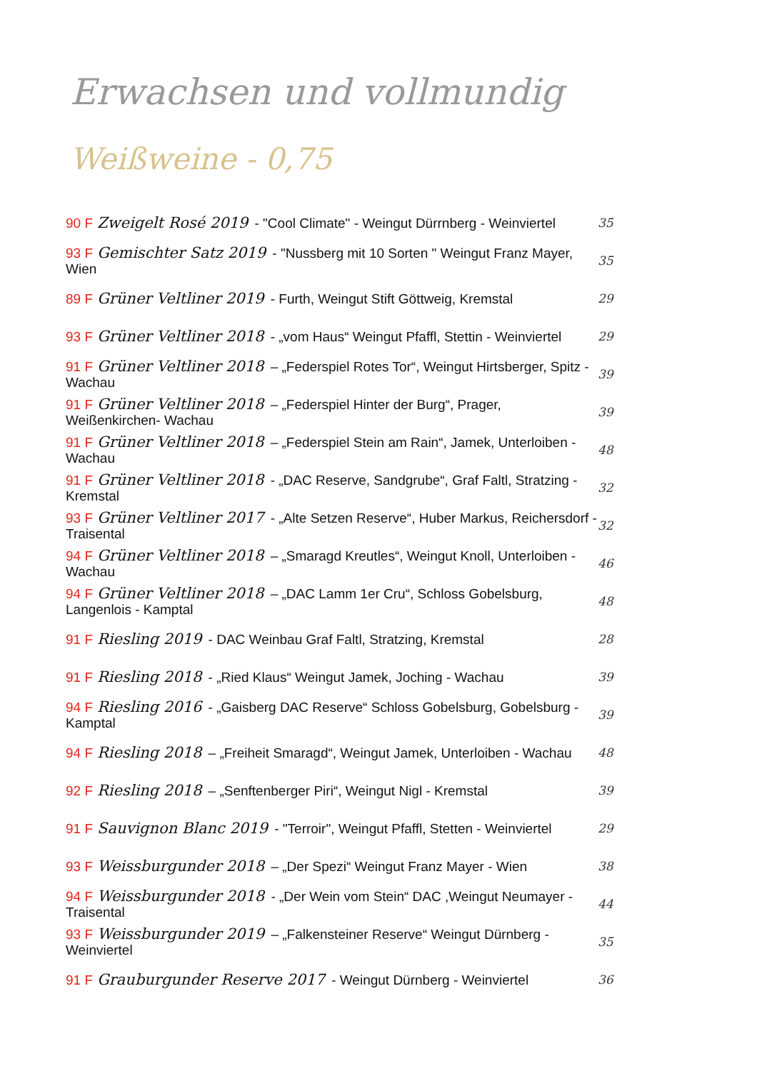Erwachsen und vollmundig
Weißweine - 0,75
90 F Zweigelt Rosé 2019 - "Cool Climate" - Weingut Dürrnberg - Weinviertel
35
93 F Gemischter Satz 2019 - "Nussberg mit 10 Sorten " Weingut Franz Mayer, Wien
35
89 F Grüner Veltliner 2019 - Furth, Weingut Stift Göttweig, Kremstal
29
93 F Grüner Veltliner 2018 - „vom Haus“ Weingut Pfaffl, Stettin - Weinviertel
29
91 F Grüner Veltliner 2018 – „Federspiel Rotes Tor“, Weingut Hirtsberger, Spitz - Wachau
39
91 F Grüner Veltliner 2018 – „Federspiel Hinter der Burg“, Prager, Weißenkirchen- Wachau
39
91 F Grüner Veltliner 2018 – „Federspiel Stein am Rain“, Jamek, Unterloiben - Wachau
48
91 F Grüner Veltliner 2018 - „DAC Reserve, Sandgrube“, Graf Faltl, Stratzing - Kremstal
32
93 F Grüner Veltliner 2017 - „Alte Setzen Reserve“, Huber Markus, Reichersdorf - Traisental
32
94 F Grüner Veltliner 2018 – „Smaragd Kreutles“, Weingut Knoll, Unterloiben - Wachau
46
94 F Grüner Veltliner 2018 – „DAC Lamm 1er Cru“, Schloss Gobelsburg, Langenlois - Kamptal
48
91 F Riesling 2019 - DAC Weinbau Graf Faltl, Stratzing, Kremstal 28
91 F Riesling 2018 - „Ried Klaus“ Weingut Jamek, Joching - Wachau 39
94 F Riesling 2016 - „Gaisberg DAC Reserve“ Schloss Gobelsburg, Gobelsburg - Kamptal
39
94 F Riesling 2018 – „Freiheit Smaragd“, Weingut Jamek, Unterloiben - Wachau
48
92 F Riesling 2018 – „Senftenberger Piri“, Weingut Nigl - Kremstal
39
91 F Sauvignon Blanc 2019 - "Terroir", Weingut Pfaffl, Stetten - Weinviertel
29
93 F Weissburgunder 2018 – „Der Spezi“ Weingut Franz Mayer - Wien 38
94 F Weissburgunder 2018 - „Der Wein vom Stein“ DAC ,Weingut Neumayer - Traisental
44
93 F Weissburgunder 2019 – „Falkensteiner Reserve“ Weingut Dürnberg - Weinviertel
35
91 F Grauburgunder Reserve 2017 - Weingut Dürnberg - Weinviertel 36